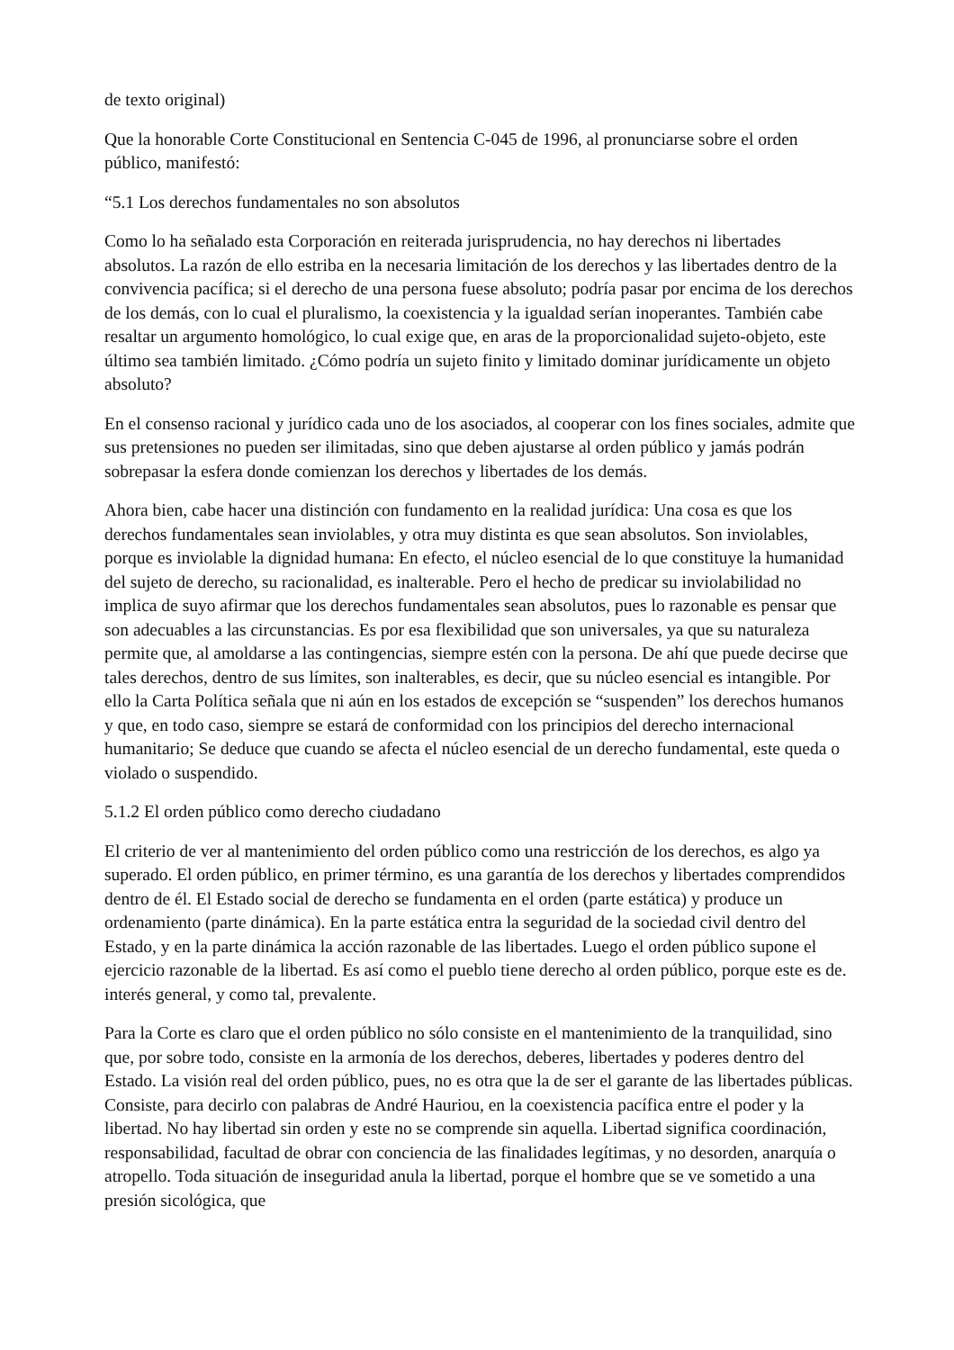de texto original)
Que la honorable Corte Constitucional en Sentencia C-045 de 1996, al pronunciarse sobre el orden público, manifestó:
“5.1 Los derechos fundamentales no son absolutos
Como lo ha señalado esta Corporación en reiterada jurisprudencia, no hay derechos ni libertades absolutos. La razón de ello estriba en la necesaria limitación de los derechos y las libertades dentro de la convivencia pacífica; si el derecho de una persona fuese absoluto; podría pasar por encima de los derechos de los demás, con lo cual el pluralismo, la coexistencia y la igualdad serían inoperantes. También cabe resaltar un argumento homológico, lo cual exige que, en aras de la proporcionalidad sujeto-objeto, este último sea también limitado. ¿Cómo podría un sujeto finito y limitado dominar jurídicamente un objeto absoluto?
En el consenso racional y jurídico cada uno de los asociados, al cooperar con los fines sociales, admite que sus pretensiones no pueden ser ilimitadas, sino que deben ajustarse al orden público y jamás podrán sobrepasar la esfera donde comienzan los derechos y libertades de los demás.
Ahora bien, cabe hacer una distinción con fundamento en la realidad jurídica: Una cosa es que los derechos fundamentales sean inviolables, y otra muy distinta es que sean absolutos. Son inviolables, porque es inviolable la dignidad humana: En efecto, el núcleo esencial de lo que constituye la humanidad del sujeto de derecho, su racionalidad, es inalterable. Pero el hecho de predicar su inviolabilidad no implica de suyo afirmar que los derechos fundamentales sean absolutos, pues lo razonable es pensar que son adecuables a las circunstancias. Es por esa flexibilidad que son universales, ya que su naturaleza permite que, al amoldarse a las contingencias, siempre estén con la persona. De ahí que puede decirse que tales derechos, dentro de sus límites, son inalterables, es decir, que su núcleo esencial es intangible. Por ello la Carta Política señala que ni aún en los estados de excepción se “suspenden” los derechos humanos y que, en todo caso, siempre se estará de conformidad con los principios del derecho internacional humanitario; Se deduce que cuando se afecta el núcleo esencial de un derecho fundamental, este queda o violado o suspendido.
5.1.2 El orden público como derecho ciudadano
El criterio de ver al mantenimiento del orden público como una restricción de los derechos, es algo ya superado. El orden público, en primer término, es una garantía de los derechos y libertades comprendidos dentro de él. El Estado social de derecho se fundamenta en el orden (parte estática) y produce un ordenamiento (parte dinámica). En la parte estática entra la seguridad de la sociedad civil dentro del Estado, y en la parte dinámica la acción razonable de las libertades. Luego el orden público supone el ejercicio razonable de la libertad. Es así como el pueblo tiene derecho al orden público, porque este es de. interés general, y como tal, prevalente.
Para la Corte es claro que el orden público no sólo consiste en el mantenimiento de la tranquilidad, sino que, por sobre todo, consiste en la armonía de los derechos, deberes, libertades y poderes dentro del Estado. La visión real del orden público, pues, no es otra que la de ser el garante de las libertades públicas. Consiste, para decirlo con palabras de André Hauriou, en la coexistencia pacífica entre el poder y la libertad. No hay libertad sin orden y este no se comprende sin aquella. Libertad significa coordinación, responsabilidad, facultad de obrar con conciencia de las finalidades legítimas, y no desorden, anarquía o atropello. Toda situación de inseguridad anula la libertad, porque el hombre que se ve sometido a una presión sicológica, que